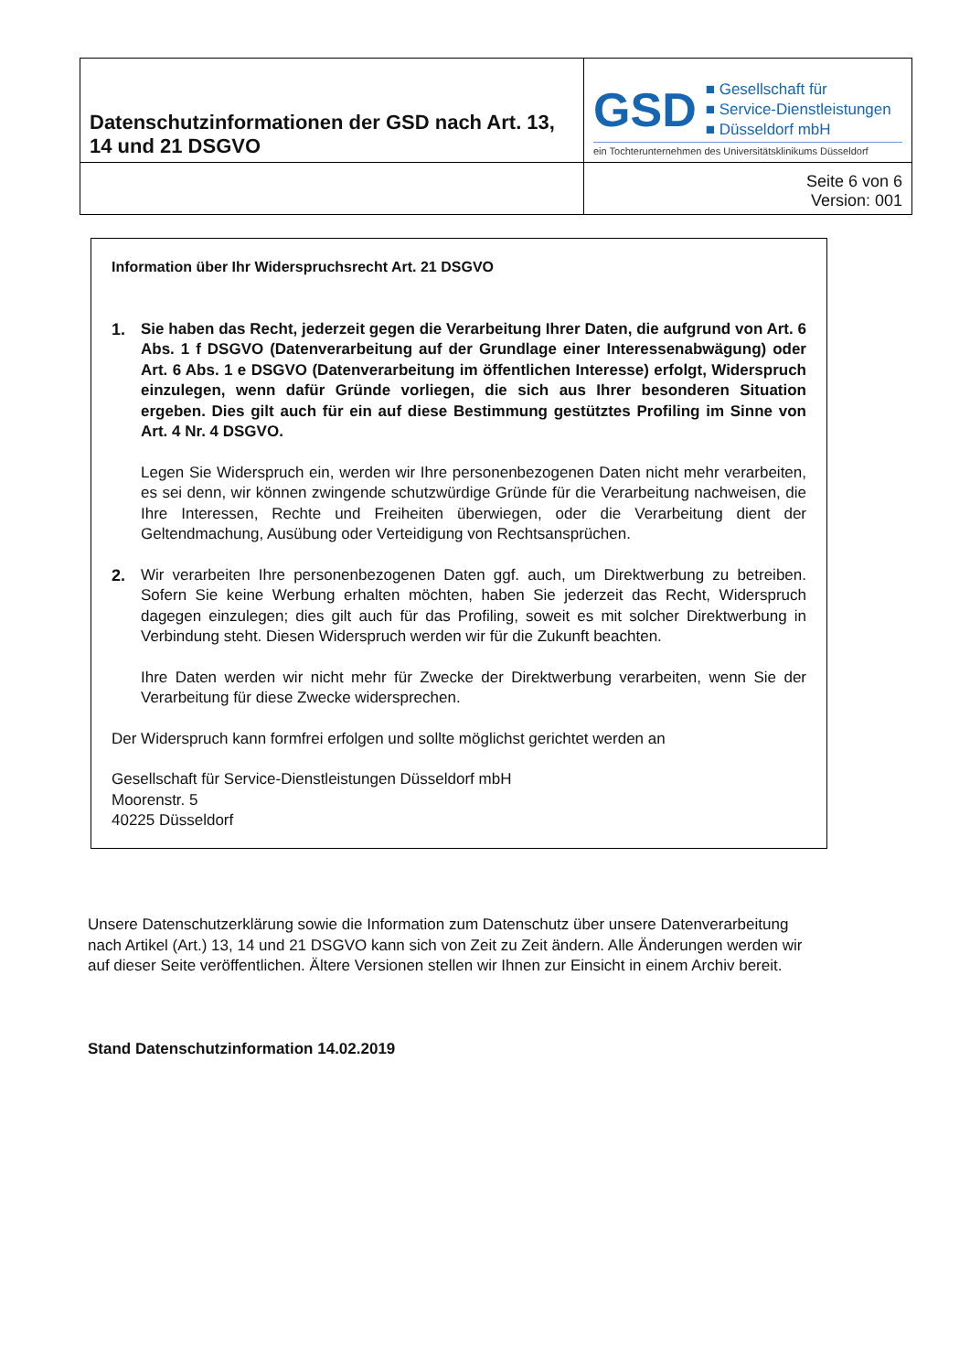| Datenschutzinformationen der GSD nach Art. 13, 14 und 21 DSGVO | GSD ■ Gesellschaft für ■ Service-Dienstleistungen ■ Düsseldorf mbH ein Tochterunternehmen des Universitätsklinikums Düsseldorf |
| | Seite 6 von 6 Version: 001 |
Information über Ihr Widerspruchsrecht Art. 21 DSGVO
1. Sie haben das Recht, jederzeit gegen die Verarbeitung Ihrer Daten, die aufgrund von Art. 6 Abs. 1 f DSGVO (Datenverarbeitung auf der Grundlage einer Interessenabwägung) oder Art. 6 Abs. 1 e DSGVO (Datenverarbeitung im öffentlichen Interesse) erfolgt, Widerspruch einzulegen, wenn dafür Gründe vorliegen, die sich aus Ihrer besonderen Situation ergeben. Dies gilt auch für ein auf diese Bestimmung gestütztes Profiling im Sinne von Art. 4 Nr. 4 DSGVO.
Legen Sie Widerspruch ein, werden wir Ihre personenbezogenen Daten nicht mehr verarbeiten, es sei denn, wir können zwingende schutzwürdige Gründe für die Verarbeitung nachweisen, die Ihre Interessen, Rechte und Freiheiten überwiegen, oder die Verarbeitung dient der Geltendmachung, Ausübung oder Verteidigung von Rechtsansprüchen.
2. Wir verarbeiten Ihre personenbezogenen Daten ggf. auch, um Direktwerbung zu betreiben. Sofern Sie keine Werbung erhalten möchten, haben Sie jederzeit das Recht, Widerspruch dagegen einzulegen; dies gilt auch für das Profiling, soweit es mit solcher Direktwerbung in Verbindung steht. Diesen Widerspruch werden wir für die Zukunft beachten.
Ihre Daten werden wir nicht mehr für Zwecke der Direktwerbung verarbeiten, wenn Sie der Verarbeitung für diese Zwecke widersprechen.
Der Widerspruch kann formfrei erfolgen und sollte möglichst gerichtet werden an
Gesellschaft für Service-Dienstleistungen Düsseldorf mbH
Moorenstr. 5
40225 Düsseldorf
Unsere Datenschutzerklärung sowie die Information zum Datenschutz über unsere Datenverarbeitung nach Artikel (Art.) 13, 14 und 21 DSGVO kann sich von Zeit zu Zeit ändern. Alle Änderungen werden wir auf dieser Seite veröffentlichen. Ältere Versionen stellen wir Ihnen zur Einsicht in einem Archiv bereit.
Stand Datenschutzinformation 14.02.2019